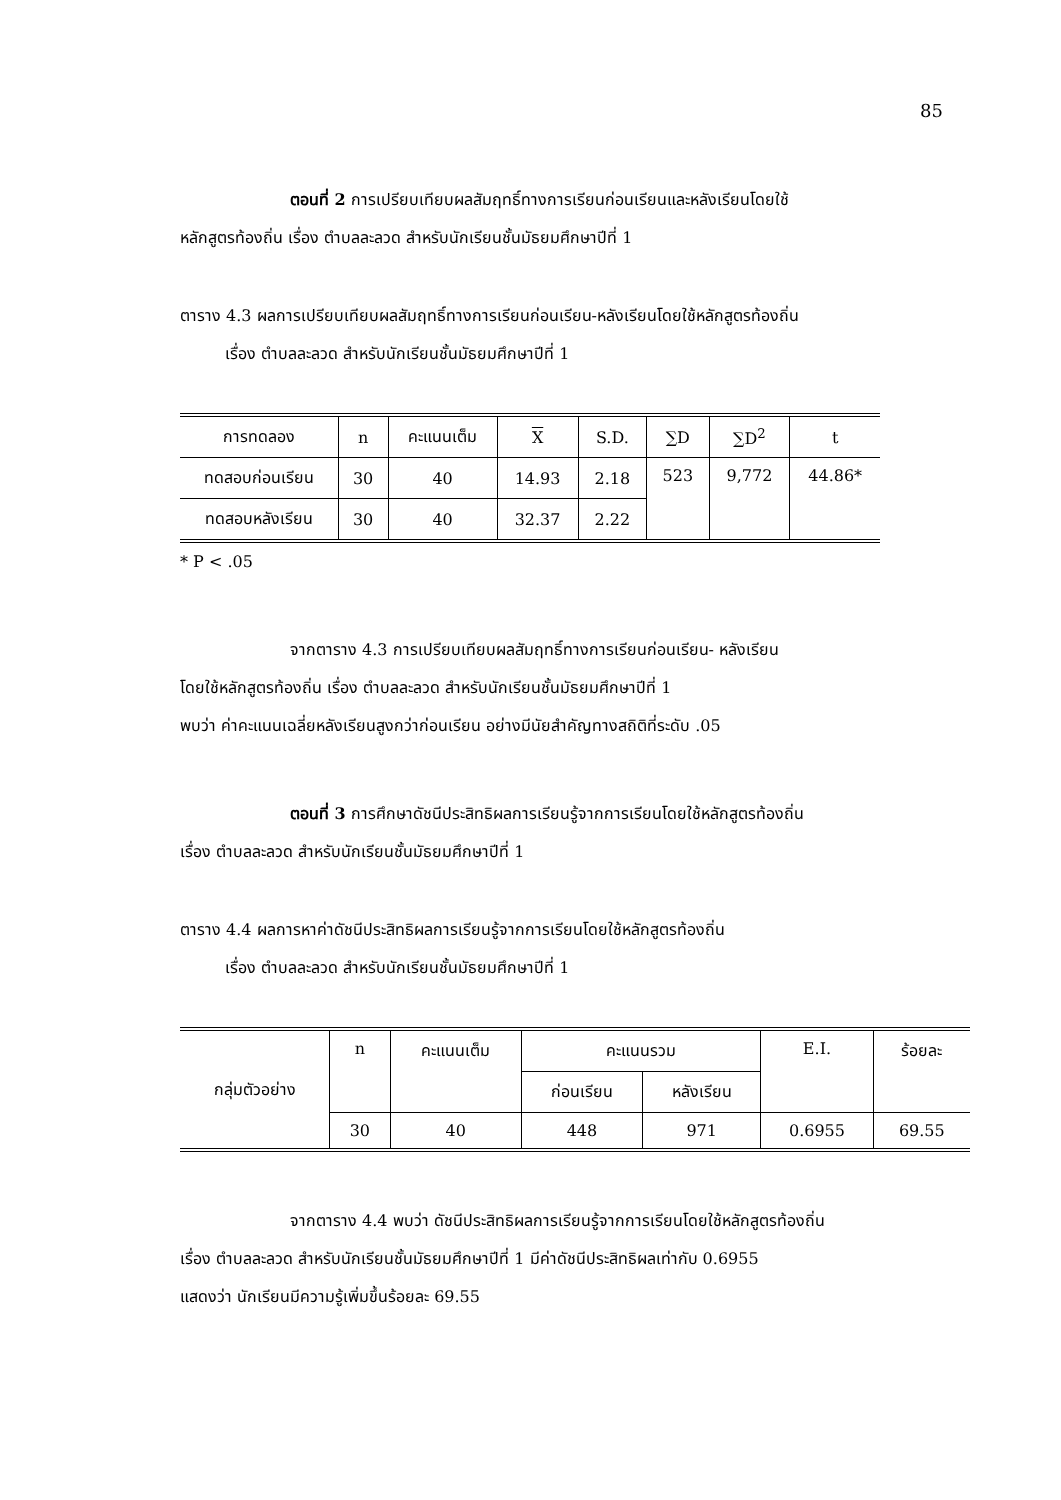85
ตอนที่ 2 การเปรียบเทียบผลสัมฤทธิ์ทางการเรียนก่อนเรียนและหลังเรียนโดยใช้
หลักสูตรท้องถิ่น เรื่อง ตำบลละลวด สำหรับนักเรียนชั้นมัธยมศึกษาปีที่ 1
ตาราง 4.3 ผลการเปรียบเทียบผลสัมฤทธิ์ทางการเรียนก่อนเรียน-หลังเรียนโดยใช้หลักสูตรท้องถิ่น
เรื่อง ตำบลละลวด สำหรับนักเรียนชั้นมัธยมศึกษาปีที่ 1
| การทดลอง | n | คะแนนเต็ม | X | S.D. | ∑D | ∑D<sup>2</sup> | t |
| --- | --- | --- | --- | --- | --- | --- | --- |
| ทดสอบก่อนเรียน | 30 | 40 | 14.93 | 2.18 | 523 | 9,772 | 44.86* |
| ทดสอบหลังเรียน | 30 | 40 | 32.37 | 2.22 | | | |
* P < .05
จากตาราง 4.3 การเปรียบเทียบผลสัมฤทธิ์ทางการเรียนก่อนเรียน- หลังเรียน
โดยใช้หลักสูตรท้องถิ่น เรื่อง ตำบลละลวด สำหรับนักเรียนชั้นมัธยมศึกษาปีที่ 1
พบว่า ค่าคะแนนเฉลี่ยหลังเรียนสูงกว่าก่อนเรียน อย่างมีนัยสำคัญทางสถิติที่ระดับ .05
ตอนที่ 3 การศึกษาดัชนีประสิทธิผลการเรียนรู้จากการเรียนโดยใช้หลักสูตรท้องถิ่น
เรื่อง ตำบลละลวด สำหรับนักเรียนชั้นมัธยมศึกษาปีที่ 1
ตาราง 4.4 ผลการหาค่าดัชนีประสิทธิผลการเรียนรู้จากการเรียนโดยใช้หลักสูตรท้องถิ่น
เรื่อง ตำบลละลวด สำหรับนักเรียนชั้นมัธยมศึกษาปีที่ 1
| กลุ่มตัวอย่าง | n | คะแนนเต็ม | คะแนนรวม | | E.I. | ร้อยละ |
| --- | --- | --- | --- | --- | --- | --- |
| | | | ก่อนเรียน | หลังเรียน | | |
| | 30 | 40 | 448 | 971 | 0.6955 | 69.55 |
จากตาราง 4.4 พบว่า ดัชนีประสิทธิผลการเรียนรู้จากการเรียนโดยใช้หลักสูตรท้องถิ่น
เรื่อง ตำบลละลวด สำหรับนักเรียนชั้นมัธยมศึกษาปีที่ 1 มีค่าดัชนีประสิทธิผลเท่ากับ 0.6955
แสดงว่า นักเรียนมีความรู้เพิ่มขึ้นร้อยละ 69.55